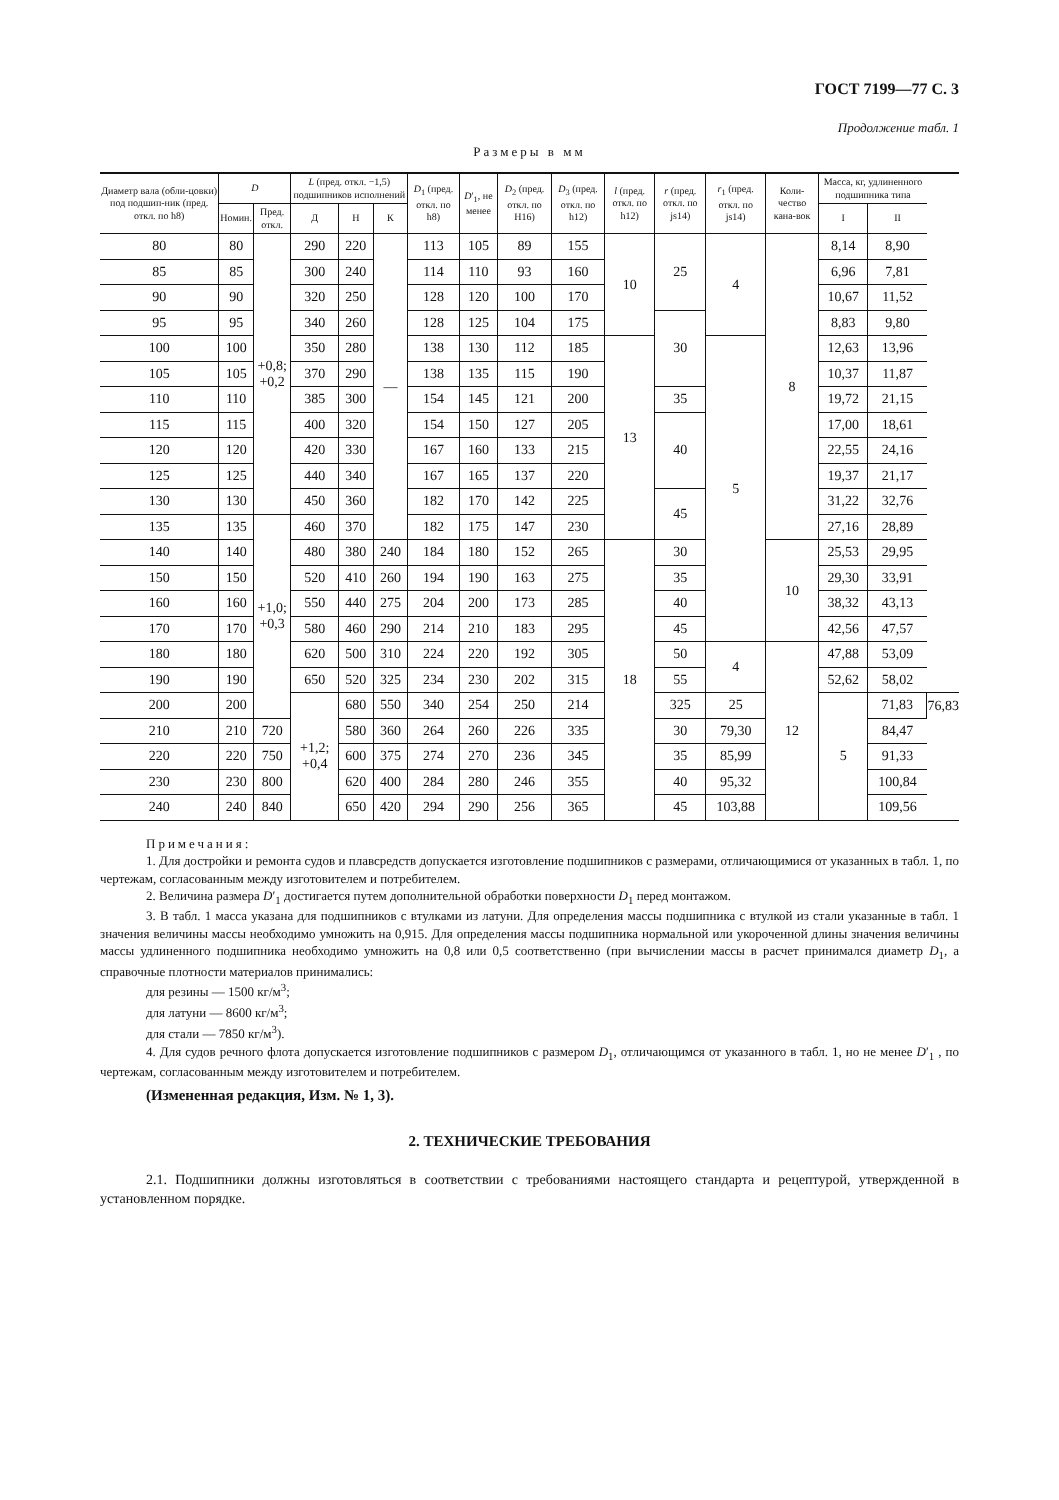ГОСТ 7199—77 С. 3
Продолжение табл. 1
Размеры в мм
| Диаметр вала (обли-цовки) под подшип-ник (пред. откл. по h8) | D | | L (пред. откл. −1,5) подшипников исполнений | | | D<sub>1</sub> (пред. откл. по h8) | D ′<sub>1</sub>, не менее | D<sub>2</sub> (пред. откл. по H16) | D<sub>3</sub> (пред. откл. по h12) | l (пред. откл. по h12) | r (пред. откл. по js14) | r<sub>1</sub> (пред. откл. по js14) | Коли-чество кана-вок | Масса, кг, удлиненного подшипника типа | | |
| --- | --- | --- | --- | --- | --- | --- | --- | --- | --- | --- | --- | --- | --- | --- | --- | --- |
| | Номин. | Пред. откл. | Д | Н | К | | | | | | | | | I | II | |
| 80 | 80 | +0,8; +0,2 | 290 | 220 | — | 113 | 105 | 89 | 155 | 10 | 25 | 4 | 8 | 8,14 | 8,90 | |
| 85 | 85 | | 300 | 240 | | 114 | 110 | 93 | 160 | | | | | 6,96 | 7,81 | |
| 90 | 90 | | 320 | 250 | | 128 | 120 | 100 | 170 | | | | | 10,67 | 11,52 | |
| 95 | 95 | | 340 | 260 | | 128 | 125 | 104 | 175 | | 30 | | | 8,83 | 9,80 | |
| 100 | 100 | | 350 | 280 | | 138 | 130 | 112 | 185 | 13 | | 5 | | 12,63 | 13,96 | |
| 105 | 105 | | 370 | 290 | | 138 | 135 | 115 | 190 | | | | | 10,37 | 11,87 | |
| 110 | 110 | | 385 | 300 | | 154 | 145 | 121 | 200 | | 35 | | | 19,72 | 21,15 | |
| 115 | 115 | | 400 | 320 | | 154 | 150 | 127 | 205 | | 40 | | | 17,00 | 18,61 | |
| 120 | 120 | | 420 | 330 | | 167 | 160 | 133 | 215 | | | | | 22,55 | 24,16 | |
| 125 | 125 | | 440 | 340 | | 167 | 165 | 137 | 220 | | | | | 19,37 | 21,17 | |
| 130 | 130 | | 450 | 360 | | 182 | 170 | 142 | 225 | | 45 | | | 31,22 | 32,76 | |
| 135 | 135 | +1,0; +0,3 | 460 | 370 | | 182 | 175 | 147 | 230 | | | | | 27,16 | 28,89 | |
| 140 | 140 | | 480 | 380 | 240 | 184 | 180 | 152 | 265 | 18 | 30 | | 10 | 25,53 | 29,95 | |
| 150 | 150 | | 520 | 410 | 260 | 194 | 190 | 163 | 275 | | 35 | | | 29,30 | 33,91 | |
| 160 | 160 | | 550 | 440 | 275 | 204 | 200 | 173 | 285 | | 40 | | | 38,32 | 43,13 | |
| 170 | 170 | | 580 | 460 | 290 | 214 | 210 | 183 | 295 | | 45 | | | 42,56 | 47,57 | |
| 180 | 180 | | 620 | 500 | 310 | 224 | 220 | 192 | 305 | | 50 | 4 | 12 | 47,88 | 53,09 | |
| 190 | 190 | | 650 | 520 | 325 | 234 | 230 | 202 | 315 | | 55 | | | 52,62 | 58,02 | |
| 200 | 200 | | +1,2; +0,4 | 680 | 550 | 340 | 254 | 250 | 214 | | 325 | 25 | | 5 | 71,83 | 76,83 |
| 210 | 210 | 720 | | 580 | 360 | 264 | 260 | 226 | 335 | | 30 | 79,30 | | | 84,47 | |
| 220 | 220 | 750 | | 600 | 375 | 274 | 270 | 236 | 345 | | 35 | 85,99 | | | 91,33 | |
| 230 | 230 | 800 | | 620 | 400 | 284 | 280 | 246 | 355 | | 40 | 95,32 | | | 100,84 | |
| 240 | 240 | 840 | | 650 | 420 | 294 | 290 | 256 | 365 | | 45 | 103,88 | | | 109,56 | |
Примечания:
1. Для достройки и ремонта судов и плавсредств допускается изготовление подшипников с размерами, отличающимися от указанных в табл. 1, по чертежам, согласованным между изготовителем и потребителем.
2. Величина размера D′<sub>1</sub> достигается путем дополнительной обработки поверхности D<sub>1</sub> перед монтажом.
3. В табл. 1 масса указана для подшипников с втулками из латуни. Для определения массы подшипника с втулкой из стали указанные в табл. 1 значения величины массы необходимо умножить на 0,915. Для определения массы подшипника нормальной или укороченной длины значения величины массы удлиненного подшипника необходимо умножить на 0,8 или 0,5 соответственно (при вычислении массы в расчет принимался диаметр D<sub>1</sub>, а справочные плотности материалов принимались:
для резины — 1500 кг/м<sup>3</sup>;
для латуни — 8600 кг/м<sup>3</sup>;
для стали — 7850 кг/м<sup>3</sup>).
4. Для судов речного флота допускается изготовление подшипников с размером D<sub>1</sub>, отличающимся от указанного в табл. 1, но не менее D′<sub>1</sub> , по чертежам, согласованным между изготовителем и потребителем.
(Измененная редакция, Изм. № 1, 3).
2. ТЕХНИЧЕСКИЕ ТРЕБОВАНИЯ
2.1. Подшипники должны изготовляться в соответствии с требованиями настоящего стандарта и рецептурой, утвержденной в установленном порядке.